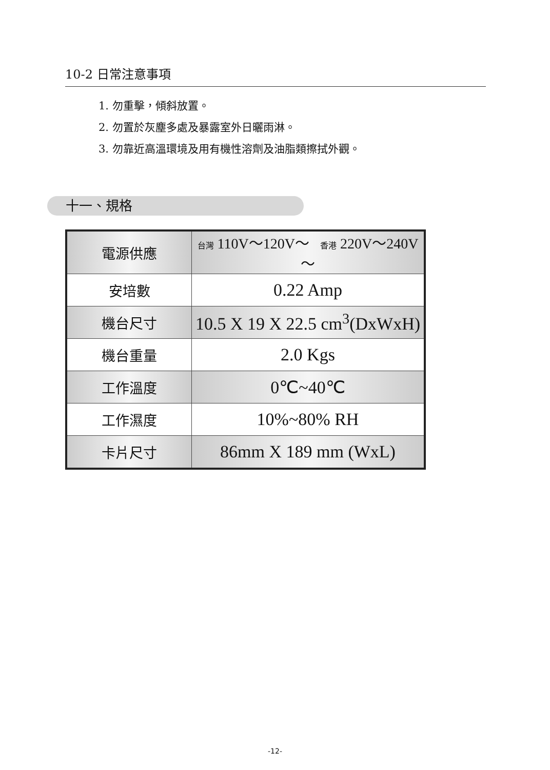10-2 日常注意事項
1. 勿重擊，傾斜放置。
2. 勿置於灰塵多處及暴露室外日曬雨淋。
3. 勿靠近高溫環境及用有機性溶劑及油脂類擦拭外觀。
十一、規格
| 電源供應 | 台灣 110V～120V～ 香港 220V～240V～ |
| 安培數 | 0.22 Amp |
| 機台尺寸 | 10.5 X 19 X 22.5 cm<sup>3</sup>(DxWxH) |
| 機台重量 | 2.0 Kgs |
| 工作溫度 | 0℃~40℃ |
| 工作濕度 | 10%~80% RH |
| 卡片尺寸 | 86mm X 189 mm (WxL) |
-12-